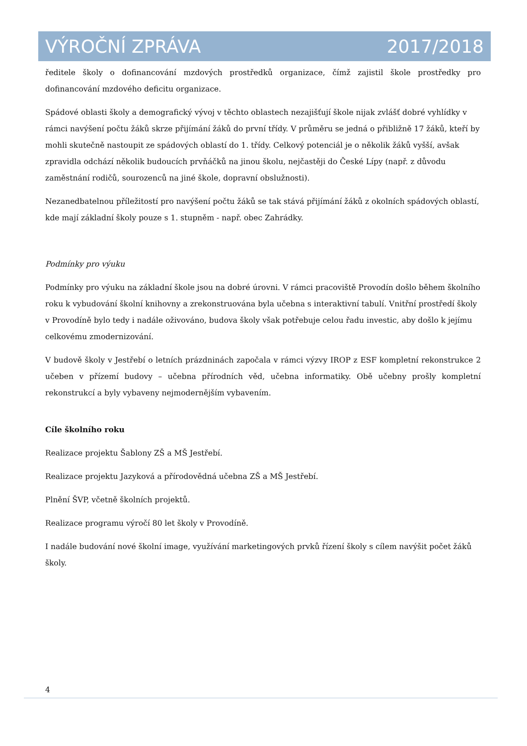VÝROČNÍ ZPRÁVA 2017/2018
ředitele školy o dofinancování mzdových prostředků organizace, čímž zajistil škole prostředky pro dofinancování mzdového deficitu organizace.
Spádové oblasti školy a demografický vývoj v těchto oblastech nezajišťují škole nijak zvlášť dobré vyhlídky v rámci navýšení počtu žáků skrze přijímání žáků do první třídy. V průměru se jedná o přibližně 17 žáků, kteří by mohli skutečně nastoupit ze spádových oblastí do 1. třídy. Celkový potenciál je o několik žáků vyšší, avšak zpravidla odchází několik budoucích prvňáčků na jinou školu, nejčastěji do České Lípy (např. z důvodu zaměstnání rodičů, sourozenců na jiné škole, dopravní obslužnosti).
Nezanedbatelnou příležitostí pro navýšení počtu žáků se tak stává přijímání žáků z okolních spádových oblastí, kde mají základní školy pouze s 1. stupněm - např. obec Zahrádky.
Podmínky pro výuku
Podmínky pro výuku na základní škole jsou na dobré úrovni. V rámci pracoviště Provodín došlo během školního roku k vybudování školní knihovny a zrekonstruována byla učebna s interaktivní tabulí. Vnitřní prostředí školy v Provodíně bylo tedy i nadále oživováno, budova školy však potřebuje celou řadu investic, aby došlo k jejímu celkovému zmodernizování.
V budově školy v Jestřebí o letních prázdninách započala v rámci výzvy IROP z ESF kompletní rekonstrukce 2 učeben v přízemí budovy – učebna přírodních věd, učebna informatiky. Obě učebny prošly kompletní rekonstrukcí a byly vybaveny nejmodernějším vybavením.
Cíle školního roku
Realizace projektu Šablony ZŠ a MŠ Jestřebí.
Realizace projektu Jazyková a přírodovědná učebna ZŠ a MŠ Jestřebí.
Plnění ŠVP, včetně školních projektů.
Realizace programu výročí 80 let školy v Provodíně.
I nadále budování nové školní image, využívání marketingových prvků řízení školy s cílem navýšit počet žáků školy.
4